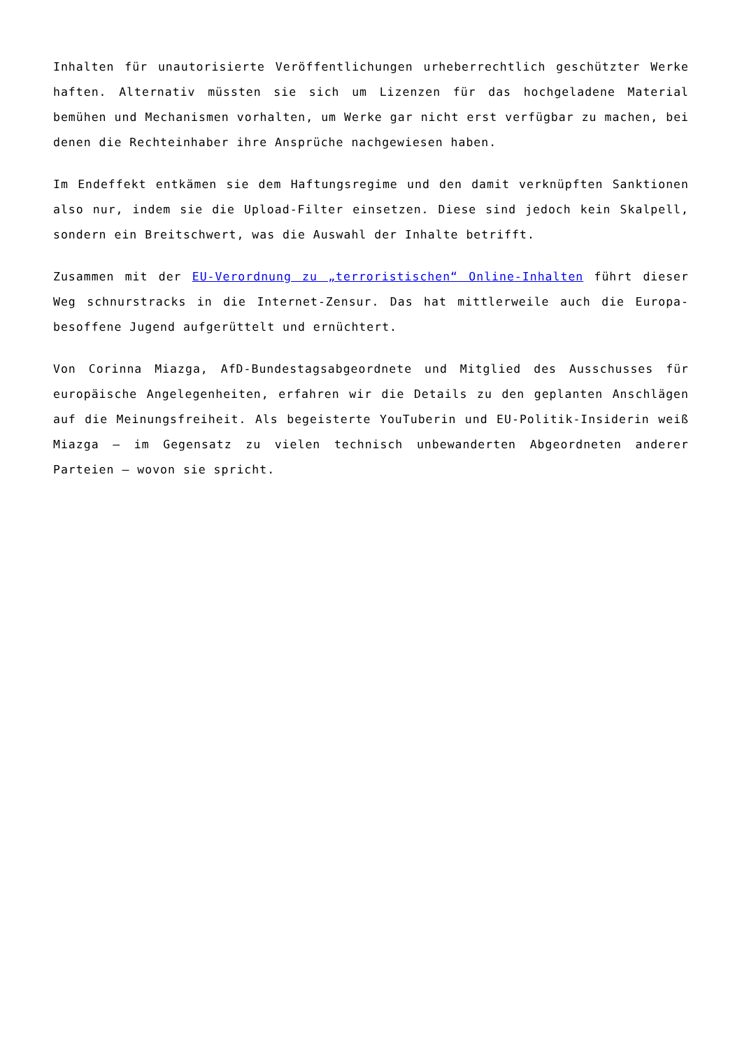Inhalten für unautorisierte Veröffentlichungen urheberrechtlich geschützter Werke haften. Alternativ müssten sie sich um Lizenzen für das hochgeladene Material bemühen und Mechanismen vorhalten, um Werke gar nicht erst verfügbar zu machen, bei denen die Rechteinhaber ihre Ansprüche nachgewiesen haben.
Im Endeffekt entkämen sie dem Haftungsregime und den damit verknüpften Sanktionen also nur, indem sie die Upload-Filter einsetzen. Diese sind jedoch kein Skalpell, sondern ein Breitschwert, was die Auswahl der Inhalte betrifft.
Zusammen mit der EU-Verordnung zu „terroristischen“ Online-Inhalten führt dieser Weg schnurstracks in die Internet-Zensur. Das hat mittlerweile auch die Europa-besoffene Jugend aufgerüttelt und ernüchtert.
Von Corinna Miazga, AfD-Bundestagsabgeordnete und Mitglied des Ausschusses für europäische Angelegenheiten, erfahren wir die Details zu den geplanten Anschlägen auf die Meinungsfreiheit. Als begeisterte YouTuberin und EU-Politik-Insiderin weiß Miazga – im Gegensatz zu vielen technisch unbewanderten Abgeordneten anderer Parteien – wovon sie spricht.